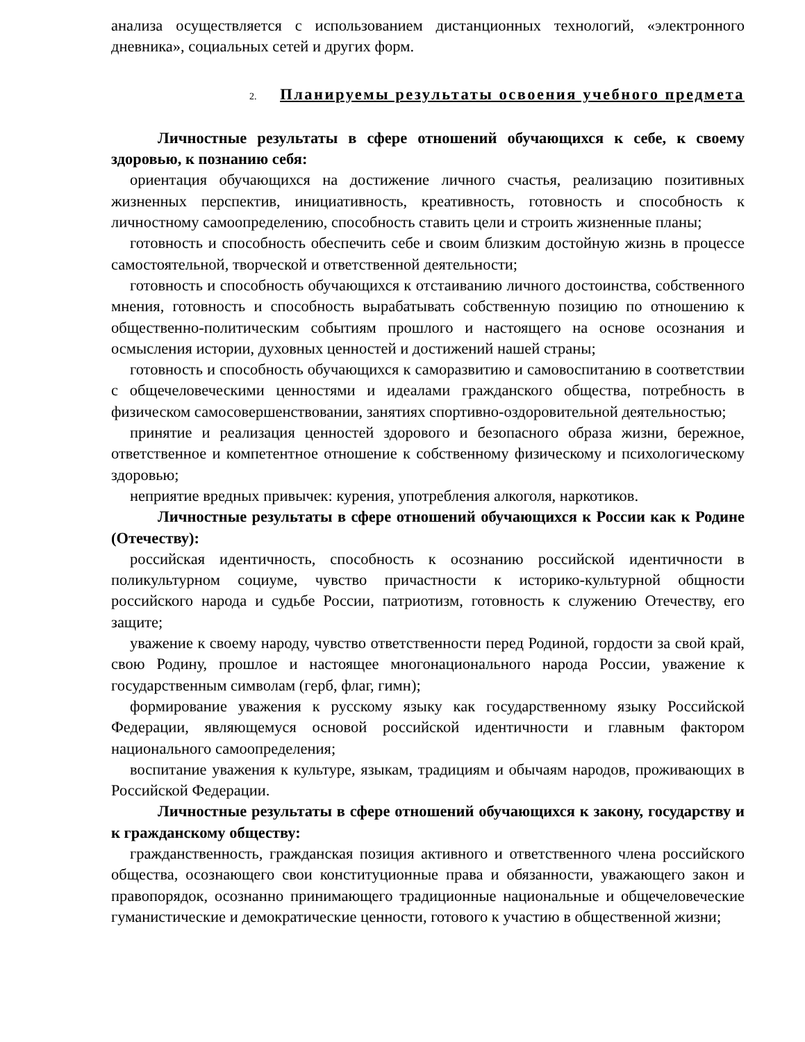анализа осуществляется с использованием дистанционных технологий, «электронного дневника», социальных сетей и других форм.
2. Планируемы результаты освоения учебного предмета
Личностные результаты в сфере отношений обучающихся к себе, к своему здоровью, к познанию себя:
ориентация обучающихся на достижение личного счастья, реализацию позитивных жизненных перспектив, инициативность, креативность, готовность и способность к личностному самоопределению, способность ставить цели и строить жизненные планы;
готовность и способность обеспечить себе и своим близким достойную жизнь в процессе самостоятельной, творческой и ответственной деятельности;
готовность и способность обучающихся к отстаиванию личного достоинства, собственного мнения, готовность и способность вырабатывать собственную позицию по отношению к общественно-политическим событиям прошлого и настоящего на основе осознания и осмысления истории, духовных ценностей и достижений нашей страны;
готовность и способность обучающихся к саморазвитию и самовоспитанию в соответствии с общечеловеческими ценностями и идеалами гражданского общества, потребность в физическом самосовершенствовании, занятиях спортивно-оздоровительной деятельностью;
принятие и реализация ценностей здорового и безопасного образа жизни, бережное, ответственное и компетентное отношение к собственному физическому и психологическому здоровью;
неприятие вредных привычек: курения, употребления алкоголя, наркотиков.
Личностные результаты в сфере отношений обучающихся к России как к Родине (Отечеству):
российская идентичность, способность к осознанию российской идентичности в поликультурном социуме, чувство причастности к историко-культурной общности российского народа и судьбе России, патриотизм, готовность к служению Отечеству, его защите;
уважение к своему народу, чувство ответственности перед Родиной, гордости за свой край, свою Родину, прошлое и настоящее многонационального народа России, уважение к государственным символам (герб, флаг, гимн);
формирование уважения к русскому языку как государственному языку Российской Федерации, являющемуся основой российской идентичности и главным фактором национального самоопределения;
воспитание уважения к культуре, языкам, традициям и обычаям народов, проживающих в Российской Федерации.
Личностные результаты в сфере отношений обучающихся к закону, государству и к гражданскому обществу:
гражданственность, гражданская позиция активного и ответственного члена российского общества, осознающего свои конституционные права и обязанности, уважающего закон и правопорядок, осознанно принимающего традиционные национальные и общечеловеческие гуманистические и демократические ценности, готового к участию в общественной жизни;